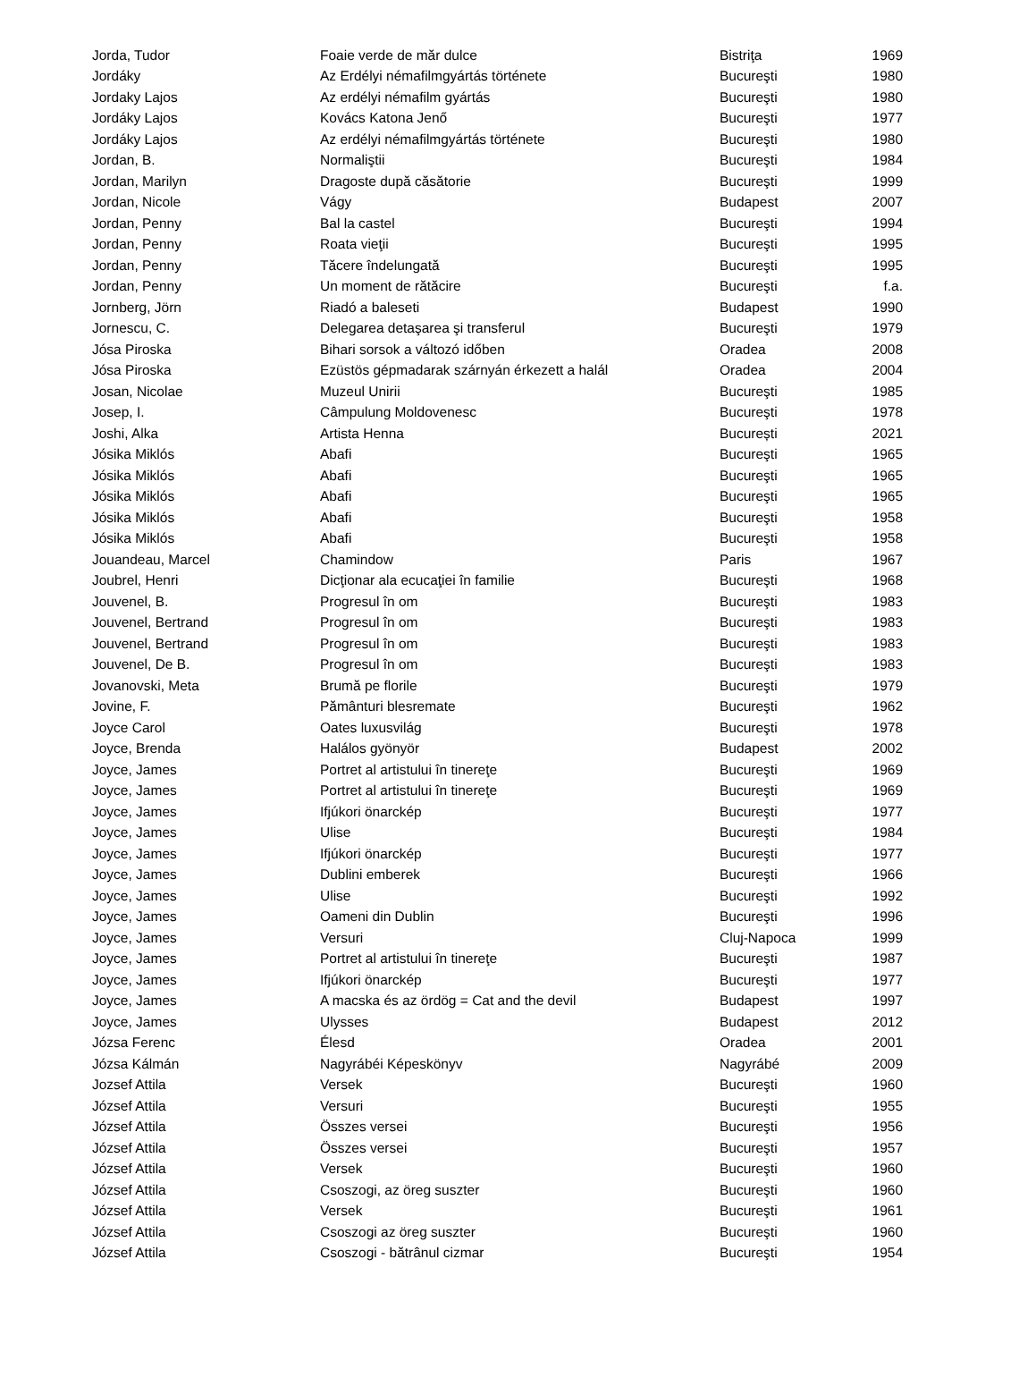| Jorda, Tudor | Foaie verde de măr dulce | Bistriţa | 1969 |
| Jordáky | Az Erdélyi némafilmgyártás története | Bucureşti | 1980 |
| Jordaky Lajos | Az erdélyi némafilm gyártás | Bucureşti | 1980 |
| Jordáky Lajos | Kovács Katona Jenő | Bucureşti | 1977 |
| Jordáky Lajos | Az erdélyi némafilmgyártás története | Bucureşti | 1980 |
| Jordan, B. | Normaliştii | Bucureşti | 1984 |
| Jordan, Marilyn | Dragoste după căsătorie | Bucureşti | 1999 |
| Jordan, Nicole | Vágy | Budapest | 2007 |
| Jordan, Penny | Bal la castel | Bucureşti | 1994 |
| Jordan, Penny | Roata vieţii | Bucureşti | 1995 |
| Jordan, Penny | Tăcere îndelungată | Bucureşti | 1995 |
| Jordan, Penny | Un moment de rătăcire | Bucureşti | f.a. |
| Jornberg, Jörn | Riadó a baleseti | Budapest | 1990 |
| Jornescu, C. | Delegarea detaşarea şi transferul | Bucureşti | 1979 |
| Jósa Piroska | Bihari sorsok a változó időben | Oradea | 2008 |
| Jósa Piroska | Ezüstös gépmadarak szárnyán érkezett a halál | Oradea | 2004 |
| Josan, Nicolae | Muzeul Unirii | Bucureşti | 1985 |
| Josep, I. | Câmpulung Moldovenesc | Bucureşti | 1978 |
| Joshi, Alka | Artista Henna | București | 2021 |
| Jósika Miklós | Abafi | Bucureşti | 1965 |
| Jósika Miklós | Abafi | Bucureşti | 1965 |
| Jósika Miklós | Abafi | Bucureşti | 1965 |
| Jósika Miklós | Abafi | Bucureşti | 1958 |
| Jósika Miklós | Abafi | Bucureşti | 1958 |
| Jouandeau, Marcel | Chamindow | Paris | 1967 |
| Joubrel, Henri | Dicţionar ala ecucaţiei în familie | Bucureşti | 1968 |
| Jouvenel, B. | Progresul în om | Bucureşti | 1983 |
| Jouvenel, Bertrand | Progresul în om | Bucureşti | 1983 |
| Jouvenel, Bertrand | Progresul în om | Bucureşti | 1983 |
| Jouvenel, De B. | Progresul în om | Bucureşti | 1983 |
| Jovanovski, Meta | Brumă pe florile | Bucureşti | 1979 |
| Jovine, F. | Pământuri blesremate | Bucureşti | 1962 |
| Joyce Carol | Oates luxusvilág | Bucureşti | 1978 |
| Joyce, Brenda | Halálos gyönyör | Budapest | 2002 |
| Joyce, James | Portret al artistului în tinereţe | Bucureşti | 1969 |
| Joyce, James | Portret al artistului în tinereţe | Bucureşti | 1969 |
| Joyce, James | Ifjúkori önarckép | Bucureşti | 1977 |
| Joyce, James | Ulise | Bucureşti | 1984 |
| Joyce, James | Ifjúkori önarckép | Bucureşti | 1977 |
| Joyce, James | Dublini emberek | Bucureşti | 1966 |
| Joyce, James | Ulise | Bucureşti | 1992 |
| Joyce, James | Oameni din Dublin | Bucureşti | 1996 |
| Joyce, James | Versuri | Cluj-Napoca | 1999 |
| Joyce, James | Portret al artistului în tinereţe | Bucureşti | 1987 |
| Joyce, James | Ifjúkori önarckép | Bucureşti | 1977 |
| Joyce, James | A macska és az ördög = Cat and the devil | Budapest | 1997 |
| Joyce, James | Ulysses | Budapest | 2012 |
| Józsa Ferenc | Élesd | Oradea | 2001 |
| Józsa Kálmán | Nagyrábéi Képeskönyv | Nagyrábé | 2009 |
| Jozsef Attila | Versek | Bucureşti | 1960 |
| József Attila | Versuri | Bucureşti | 1955 |
| József Attila | Összes versei | Bucureşti | 1956 |
| József Attila | Összes versei | Bucureşti | 1957 |
| József Attila | Versek | Bucureşti | 1960 |
| József Attila | Csoszogi, az öreg suszter | Bucureşti | 1960 |
| József Attila | Versek | Bucureşti | 1961 |
| József Attila | Csoszogi az öreg suszter | Bucureşti | 1960 |
| József Attila | Csoszogi - bătrânul cizmar | Bucureşti | 1954 |